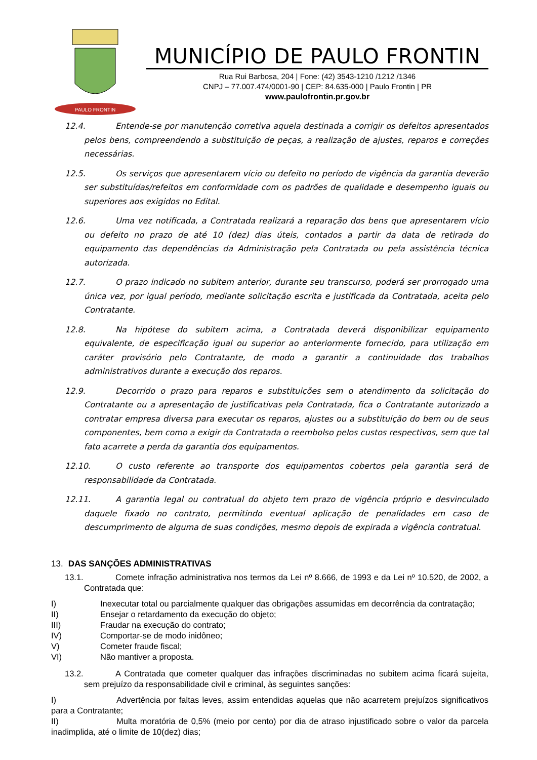PAULO FRONTIN
MUNICÍPIO DE PAULO FRONTIN
Rua Rui Barbosa, 204 | Fone: (42) 3543-1210 /1212 /1346
CNPJ – 77.007.474/0001-90 | CEP: 84.635-000 | Paulo Frontin | PR
www.paulofrontin.pr.gov.br
12.4. Entende-se por manutenção corretiva aquela destinada a corrigir os defeitos apresentados pelos bens, compreendendo a substituição de peças, a realização de ajustes, reparos e correções necessárias.
12.5. Os serviços que apresentarem vício ou defeito no período de vigência da garantia deverão ser substituídas/refeitos em conformidade com os padrões de qualidade e desempenho iguais ou superiores aos exigidos no Edital.
12.6. Uma vez notificada, a Contratada realizará a reparação dos bens que apresentarem vício ou defeito no prazo de até 10 (dez) dias úteis, contados a partir da data de retirada do equipamento das dependências da Administração pela Contratada ou pela assistência técnica autorizada.
12.7. O prazo indicado no subitem anterior, durante seu transcurso, poderá ser prorrogado uma única vez, por igual período, mediante solicitação escrita e justificada da Contratada, aceita pelo Contratante.
12.8. Na hipótese do subitem acima, a Contratada deverá disponibilizar equipamento equivalente, de especificação igual ou superior ao anteriormente fornecido, para utilização em caráter provisório pelo Contratante, de modo a garantir a continuidade dos trabalhos administrativos durante a execução dos reparos.
12.9. Decorrido o prazo para reparos e substituições sem o atendimento da solicitação do Contratante ou a apresentação de justificativas pela Contratada, fica o Contratante autorizado a contratar empresa diversa para executar os reparos, ajustes ou a substituição do bem ou de seus componentes, bem como a exigir da Contratada o reembolso pelos custos respectivos, sem que tal fato acarrete a perda da garantia dos equipamentos.
12.10. O custo referente ao transporte dos equipamentos cobertos pela garantia será de responsabilidade da Contratada.
12.11. A garantia legal ou contratual do objeto tem prazo de vigência próprio e desvinculado daquele fixado no contrato, permitindo eventual aplicação de penalidades em caso de descumprimento de alguma de suas condições, mesmo depois de expirada a vigência contratual.
13. DAS SANÇÕES ADMINISTRATIVAS
13.1. Comete infração administrativa nos termos da Lei nº 8.666, de 1993 e da Lei nº 10.520, de 2002, a Contratada que:
I) Inexecutar total ou parcialmente qualquer das obrigações assumidas em decorrência da contratação;
II) Ensejar o retardamento da execução do objeto;
III) Fraudar na execução do contrato;
IV) Comportar-se de modo inidôneo;
V) Cometer fraude fiscal;
VI) Não mantiver a proposta.
13.2. A Contratada que cometer qualquer das infrações discriminadas no subitem acima ficará sujeita, sem prejuízo da responsabilidade civil e criminal, às seguintes sanções:
I) Advertência por faltas leves, assim entendidas aquelas que não acarretem prejuízos significativos para a Contratante;
II) Multa moratória de 0,5% (meio por cento) por dia de atraso injustificado sobre o valor da parcela inadimplida, até o limite de 10(dez) dias;